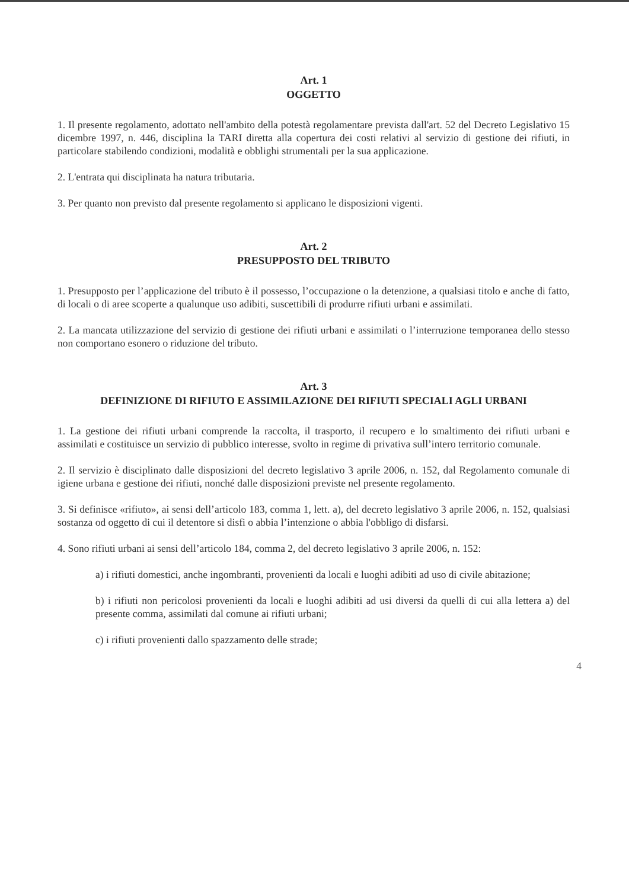Art. 1
OGGETTO
1. Il presente regolamento, adottato nell'ambito della potestà regolamentare prevista dall'art. 52 del Decreto Legislativo 15 dicembre 1997, n. 446, disciplina la TARI diretta alla copertura dei costi relativi al servizio di gestione dei rifiuti, in particolare stabilendo condizioni, modalità e obblighi strumentali per la sua applicazione.
2. L'entrata qui disciplinata ha natura tributaria.
3. Per quanto non previsto dal presente regolamento si applicano le disposizioni vigenti.
Art. 2
PRESUPPOSTO DEL TRIBUTO
1. Presupposto per l’applicazione del tributo è il possesso, l’occupazione o la detenzione, a qualsiasi titolo e anche di fatto, di locali o di aree scoperte a qualunque uso adibiti, suscettibili di produrre rifiuti urbani e assimilati.
2. La mancata utilizzazione del servizio di gestione dei rifiuti urbani e assimilati o l’interruzione temporanea dello stesso non comportano esonero o riduzione del tributo.
Art. 3
DEFINIZIONE DI RIFIUTO E ASSIMILAZIONE DEI RIFIUTI SPECIALI AGLI URBANI
1. La gestione dei rifiuti urbani comprende la raccolta, il trasporto, il recupero e lo smaltimento dei rifiuti urbani e assimilati e costituisce un servizio di pubblico interesse, svolto in regime di privativa sull’intero territorio comunale.
2. Il servizio è disciplinato dalle disposizioni del decreto legislativo 3 aprile 2006, n. 152, dal Regolamento comunale di igiene urbana e gestione dei rifiuti, nonché dalle disposizioni previste nel presente regolamento.
3. Si definisce «rifiuto», ai sensi dell’articolo 183, comma 1, lett. a), del decreto legislativo 3 aprile 2006, n. 152, qualsiasi sostanza od oggetto di cui il detentore si disfi o abbia l’intenzione o abbia l'obbligo di disfarsi.
4. Sono rifiuti urbani ai sensi dell’articolo 184, comma 2, del decreto legislativo 3 aprile 2006, n. 152:
a) i rifiuti domestici, anche ingombranti, provenienti da locali e luoghi adibiti ad uso di civile abitazione;
b) i rifiuti non pericolosi provenienti da locali e luoghi adibiti ad usi diversi da quelli di cui alla lettera a) del presente comma, assimilati dal comune ai rifiuti urbani;
c) i rifiuti provenienti dallo spazzamento delle strade;
4